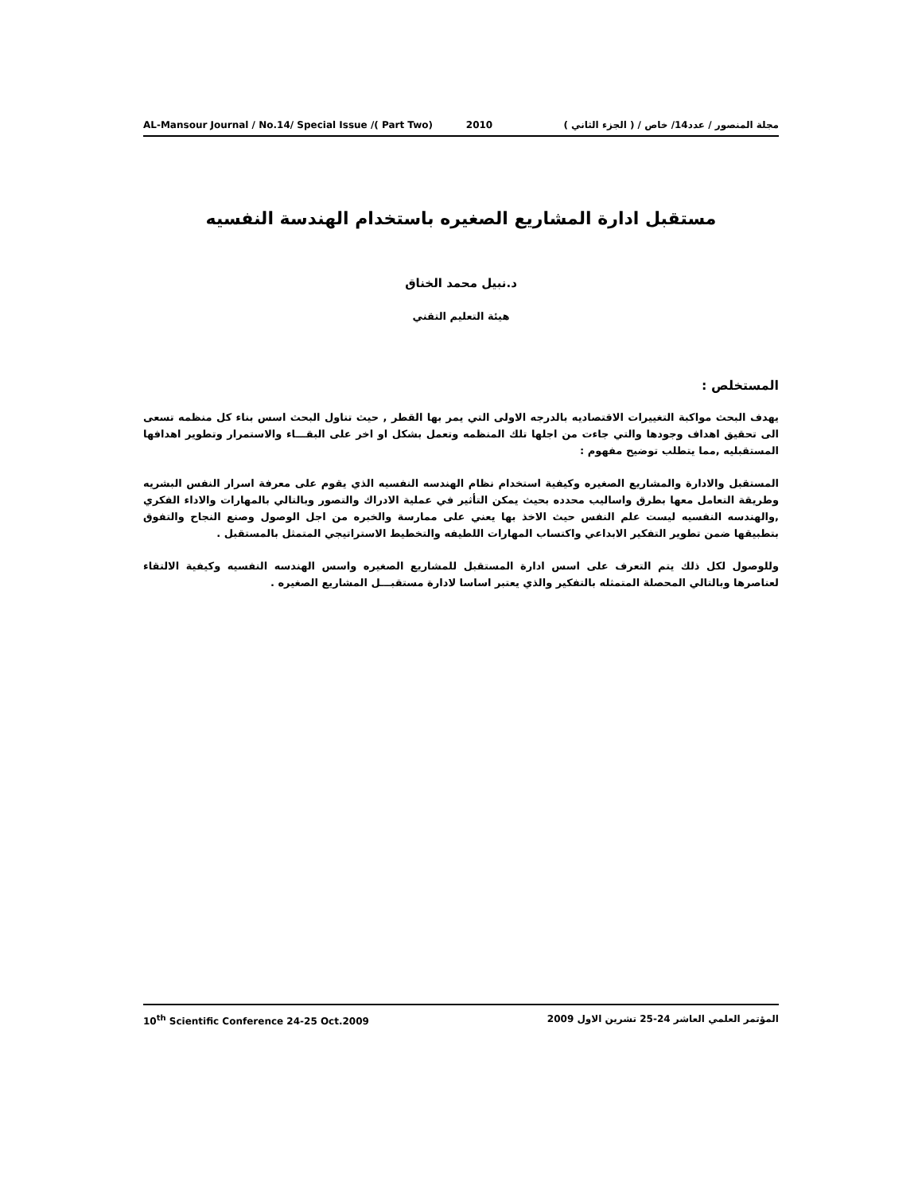AL-Mansour Journal / No.14/ Special Issue /( Part Two) 2010 مجلة المنصور / عدد14/ خاص / ( الجزء الثاني )
مستقبل ادارة المشاريع الصغيره باستخدام الهندسة النفسيه
د.نبيل محمد الخناق
هيئة التعليم التقني
المستخلص :
يهدف البحث مواكبة التغييرات الاقتصاديه بالدرجه الاولى التي يمر بها القطر , حيث تناول البحث اسس بناء كل منظمه تسعى الى تحقيق اهداف وجودها والتي جاءت من اجلها تلك المنظمه وتعمل بشكل او اخر على البقـــاء والاستمرار وتطوير اهدافها المستقبليه ,مما يتطلب توضيح مفهوم :
المستقبل والادارة والمشاريع الصغيره وكيفية استخدام نظام الهندسه النفسيه الذي يقوم على معرفة اسرار النفس البشريه وطريقة التعامل معها بطرق واساليب محدده بحيث يمكن التأثير في عملية الادراك والتصور وبالتالي بالمهارات والاداء الفكري ,والهندسه النفسيه ليست علم النفس حيث الاخذ بها يعني على ممارسة والخبره من اجل الوصول وصنع النجاح والتفوق بتطبيقها ضمن تطوير التفكير الابداعي واكتساب المهارات اللطيفه والتخطيط الاستراتيجي المتمثل بالمستقبل .
وللوصول لكل ذلك يتم التعرف على اسس ادارة المستقبل للمشاريع الصغيره واسس الهندسه النفسيه وكيفية الالتقاء لعناصرها وبالتالي المحصلة المتمثله بالتفكير والذي يعتبر اساسا لادارة مستقبـــل المشاريع الصغيره .
10<sup>th</sup> Scientific Conference 24-25 Oct.2009 المؤتمر العلمي العاشر 24-25 تشرين الاول 2009